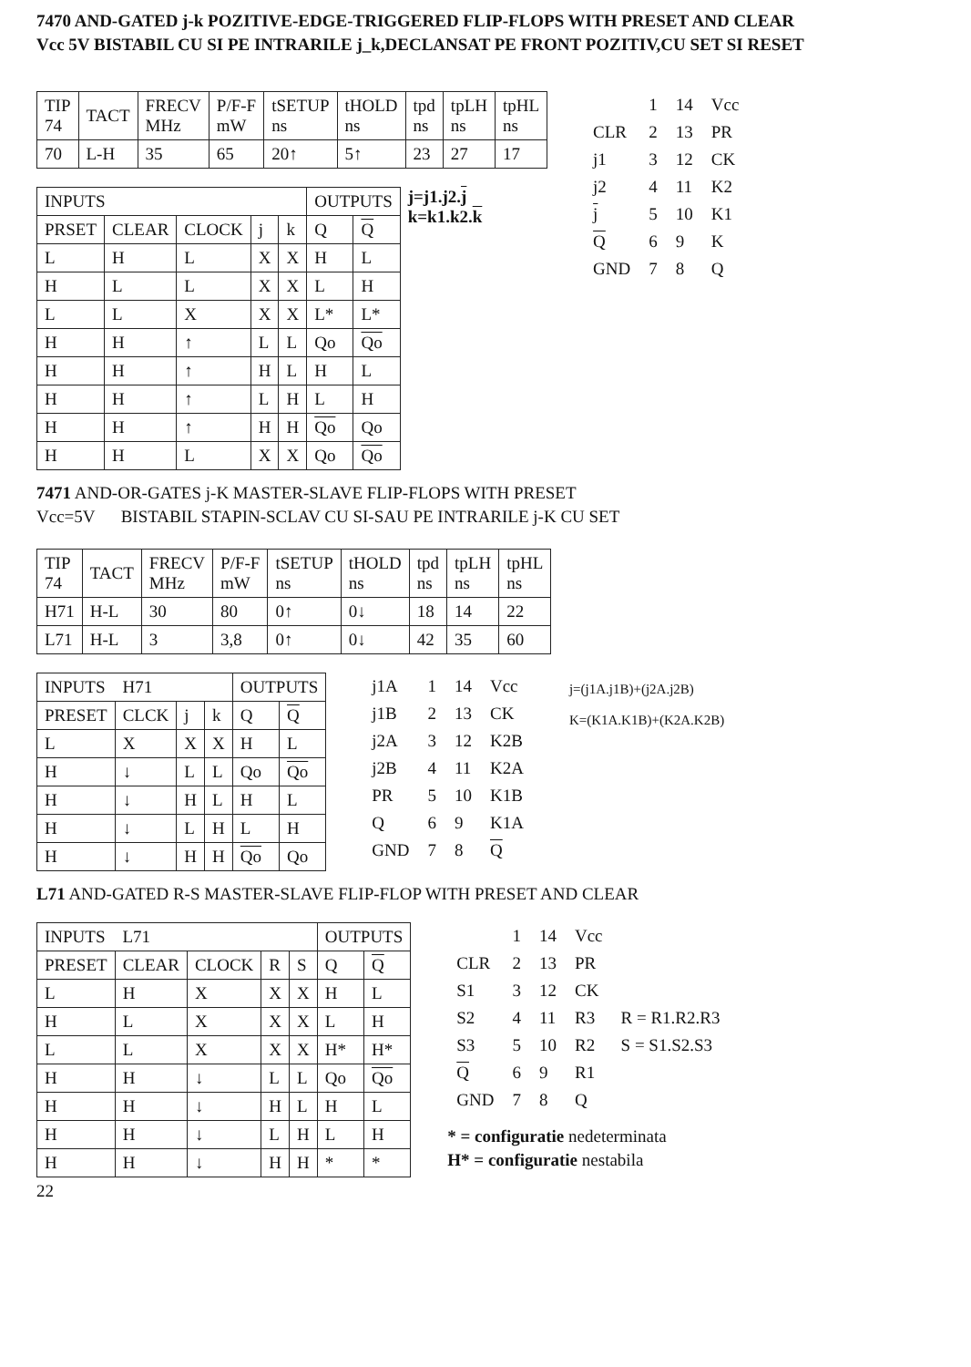7470 AND-GATED j-k POZITIVE-EDGE-TRIGGERED FLIP-FLOPS WITH PRESET AND CLEAR
Vcc 5V BISTABIL CU SI PE INTRARILE j_k,DECLANSAT PE FRONT POZITIV,CU SET SI RESET
| TIP 74 | TACT | FRECV MHz | P/F-F mW | tSETUP ns | tHOLD ns | tpd ns | tpLH ns | tpHL ns |
| 70 | L-H | 35 | 65 | 20↑ | 5↑ | 23 | 27 | 17 |
| INPUTS | | | | | OUTPUTS | |
| --- | --- | --- | --- | --- | --- | --- |
| PRSET | CLEAR | CLOCK | j | k | Q | Q |
| L | H | L | X | X | H | L |
| H | L | L | X | X | L | H |
| L | L | X | X | X | L* | L* |
| H | H | ↑ | L | L | Qo | Qo |
| H | H | ↑ | H | L | H | L |
| H | H | ↑ | L | H | L | H |
| H | H | ↑ | H | H | Qo | Qo |
| H | H | L | X | X | Qo | Qo |
j=j1.j2.j
k=k1.k2.k
| | 1 | 14 | Vcc |
| CLR | 2 | 13 | PR |
| j1 | 3 | 12 | CK |
| j2 | 4 | 11 | K2 |
| j | 5 | 10 | K1 |
| Q | 6 | 9 | K |
| GND | 7 | 8 | Q |
7471 AND-OR-GATES j-K MASTER-SLAVE FLIP-FLOPS WITH PRESET
Vcc=5V BISTABIL STAPIN-SCLAV CU SI-SAU PE INTRARILE j-K CU SET
| TIP 74 | TACT | FRECV MHz | P/F-F mW | tSETUP ns | tHOLD ns | tpd ns | tpLH ns | tpHL ns |
| H71 | H-L | 30 | 80 | 0↑ | 0↓ | 18 | 14 | 22 |
| L71 | H-L | 3 | 3,8 | 0↑ | 0↓ | 42 | 35 | 60 |
| INPUTS H71 | | | | OUTPUTS | |
| --- | --- | --- | --- | --- | --- |
| PRESET | CLCK | j | k | Q | Q |
| L | X | X | X | H | L |
| H | ↓ | L | L | Qo | Qo |
| H | ↓ | H | L | H | L |
| H | ↓ | L | H | L | H |
| H | ↓ | H | H | Qo | Qo |
| j1A | 1 | 14 | Vcc |
| j1B | 2 | 13 | CK |
| j2A | 3 | 12 | K2B |
| j2B | 4 | 11 | K2A |
| PR | 5 | 10 | K1B |
| Q | 6 | 9 | K1A |
| GND | 7 | 8 | Q |
j=(j1A.j1B)+(j2A.j2B)
K=(K1A.K1B)+(K2A.K2B)
L71 AND-GATED R-S MASTER-SLAVE FLIP-FLOP WITH PRESET AND CLEAR
| INPUTS L71 | | | | | OUTPUTS | |
| --- | --- | --- | --- | --- | --- | --- |
| PRESET | CLEAR | CLOCK | R | S | Q | Q |
| L | H | X | X | X | H | L |
| H | L | X | X | X | L | H |
| L | L | X | X | X | H* | H* |
| H | H | ↓ | L | L | Qo | Qo |
| H | H | ↓ | H | L | H | L |
| H | H | ↓ | L | H | L | H |
| H | H | ↓ | H | H | * | * |
| | 1 | 14 | Vcc | |
| CLR | 2 | 13 | PR | |
| S1 | 3 | 12 | CK | |
| S2 | 4 | 11 | R3 | R = R1.R2.R3 |
| S3 | 5 | 10 | R2 | S = S1.S2.S3 |
| Q | 6 | 9 | R1 | |
| GND | 7 | 8 | Q | |
* = configuratie nedeterminata
H* = configuratie nestabila
22